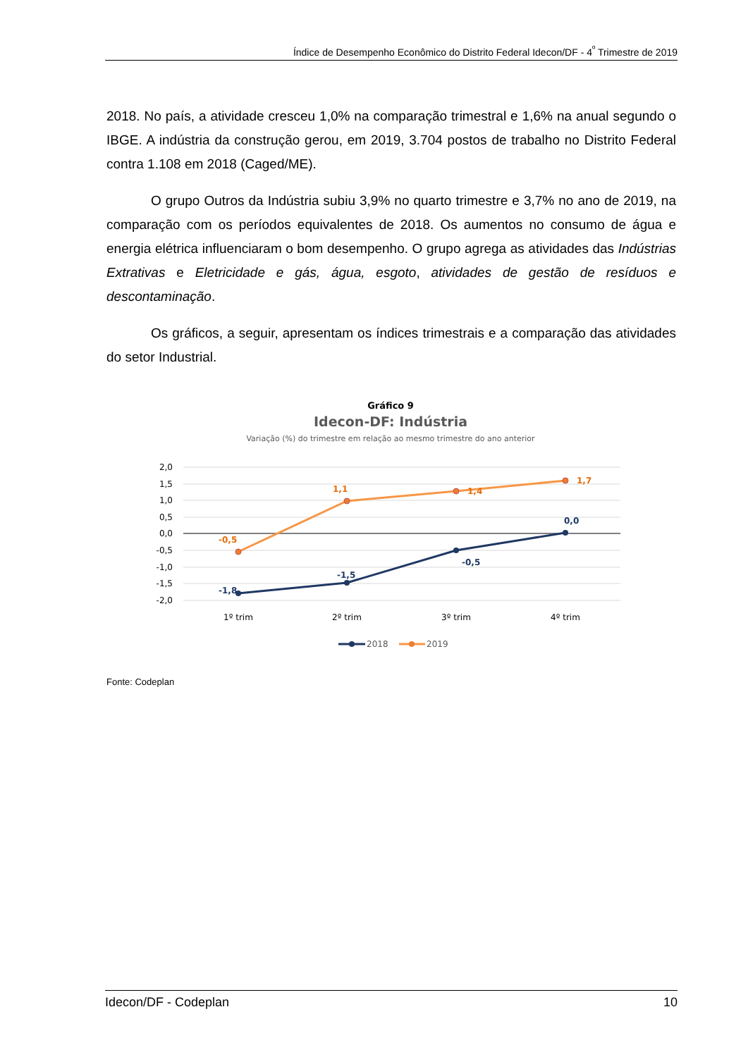Índice de Desempenho Econômico do Distrito Federal Idecon/DF - 4<sup>º</sup> Trimestre de 2019
2018. No país, a atividade cresceu 1,0% na comparação trimestral e 1,6% na anual segundo o IBGE. A indústria da construção gerou, em 2019, 3.704 postos de trabalho no Distrito Federal contra 1.108 em 2018 (Caged/ME).
O grupo Outros da Indústria subiu 3,9% no quarto trimestre e 3,7% no ano de 2019, na comparação com os períodos equivalentes de 2018. Os aumentos no consumo de água e energia elétrica influenciaram o bom desempenho. O grupo agrega as atividades das Indústrias Extrativas e Eletricidade e gás, água, esgoto, atividades de gestão de resíduos e descontaminação.
Os gráficos, a seguir, apresentam os índices trimestrais e a comparação das atividades do setor Industrial.
Gráfico 9
Idecon-DF: Indústria
Variação (%) do trimestre em relação ao mesmo trimestre do ano anterior
2,0
1,5
1,0
0,5
0,0
-0,5
-1,0
-1,5
-2,0
-0,5
1,1
1,4
1,7
-1,8
-1,5
-0,5
0,0
1º trim
2º trim
3º trim
4º trim
2018
2019
Fonte: Codeplan
Idecon/DF - Codeplan 10